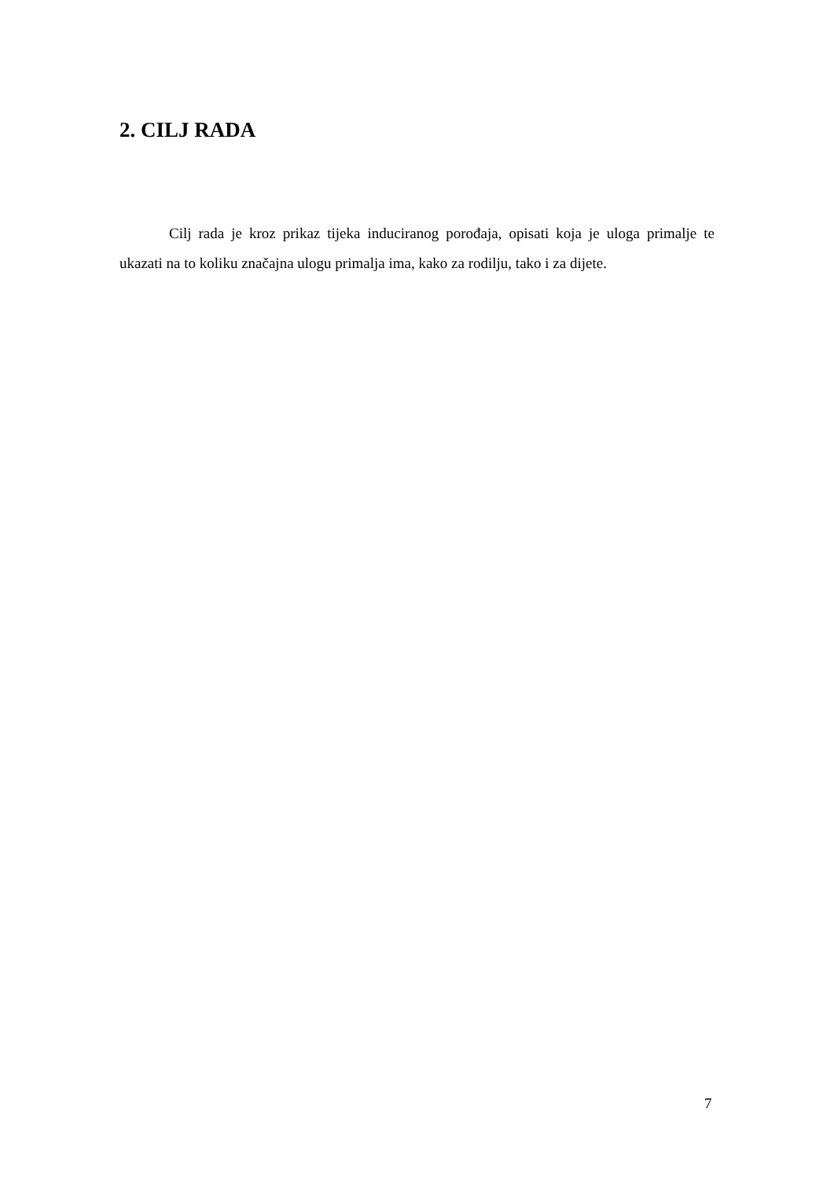2. CILJ RADA
Cilj rada je kroz prikaz tijeka induciranog porođaja, opisati koja je uloga primalje te ukazati na to koliku značajna ulogu primalja ima, kako za rodilju, tako i za dijete.
7